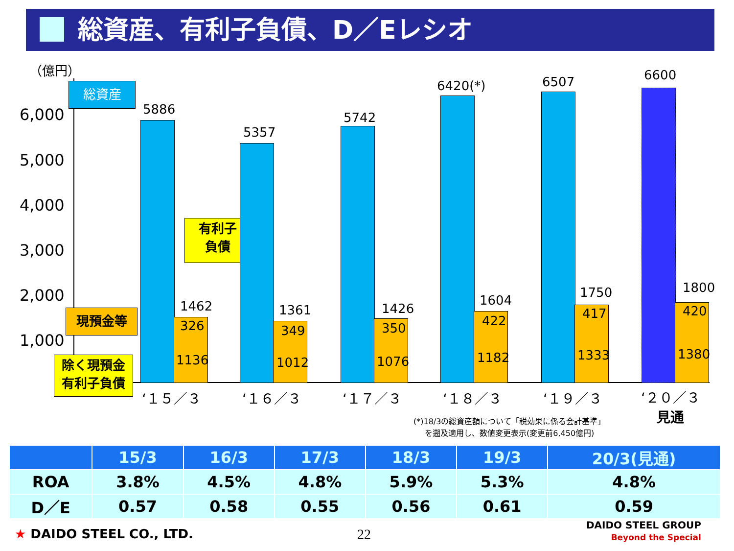総資産、有利子負債、D／Eレシオ
（億円）
6,000
5,000
4,000
3,000
2,000
1,000
総資産
有利子
負債
現預金等
除く現預金
有利子負債
5886
1462
326
1136
5357
1361
349
1012
5742
1426
350
1076
6420(*)
1604
422
1182
6507
1750
417
1333
6600
1800
420
1380
‘１５／３ ‘１６／３ ‘１７／３ ‘１８／３ ‘１９／３
‘２０／３
見通
(*)18/3の総資産額について「税効果に係る会計基準」
を遡及適用し、数値変更表示(変更前6,450億円)
| | 15/3 | 16/3 | 17/3 | 18/3 | 19/3 | 20/3(見通) |
| --- | --- | --- | --- | --- | --- | --- |
| ROA | 3.8% | 4.5% | 4.8% | 5.9% | 5.3% | 4.8% |
| D／E | 0.57 | 0.58 | 0.55 | 0.56 | 0.61 | 0.59 |
★ DAIDO STEEL CO., LTD. 22
DAIDO STEEL GROUP
Beyond the Special